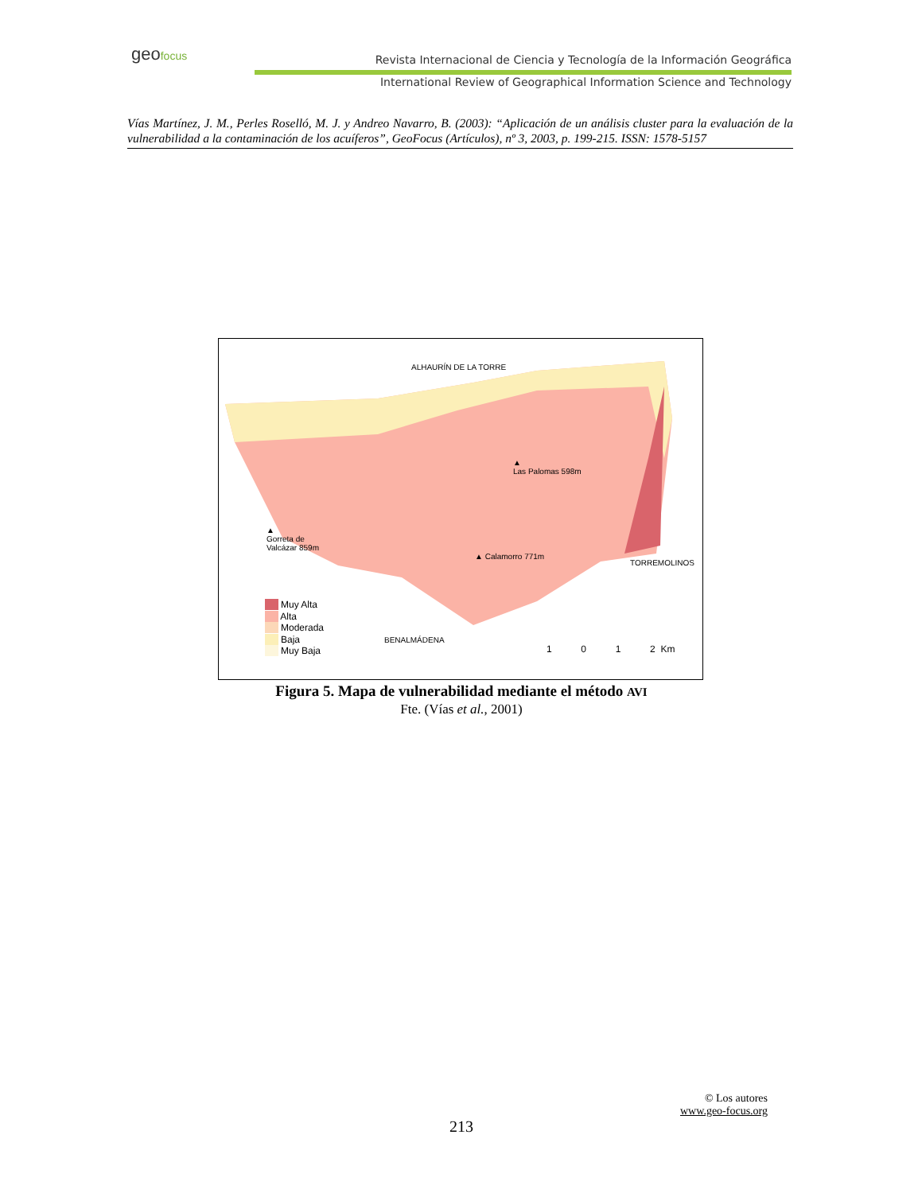geo focus
Revista Internacional de Ciencia y Tecnología de la Información Geográfica
International Review of Geographical Information Science and Technology
Vías Martínez, J. M., Perles Roselló, M. J. y Andreo Navarro, B. (2003): “Aplicación de un análisis cluster para la evaluación de la vulnerabilidad a la contaminación de los acuíferos”, GeoFocus (Artículos), nº 3, 2003, p. 199-215. ISSN: 1578-5157
ALHAURÍN DE LA TORRE
▲
Las Palomas 598m
▲
Gorreta de
Valcázar 859m
▲ Calamorro 771m
TORREMOLINOS
BENALMÁDENA
Muy Alta
Alta
Moderada
Baja
Muy Baja
1 0 1 2 Km
Figura 5. Mapa de vulnerabilidad mediante el método AVI
Fte. (Vías et al., 2001)
© Los autores
www.geo-focus.org
213